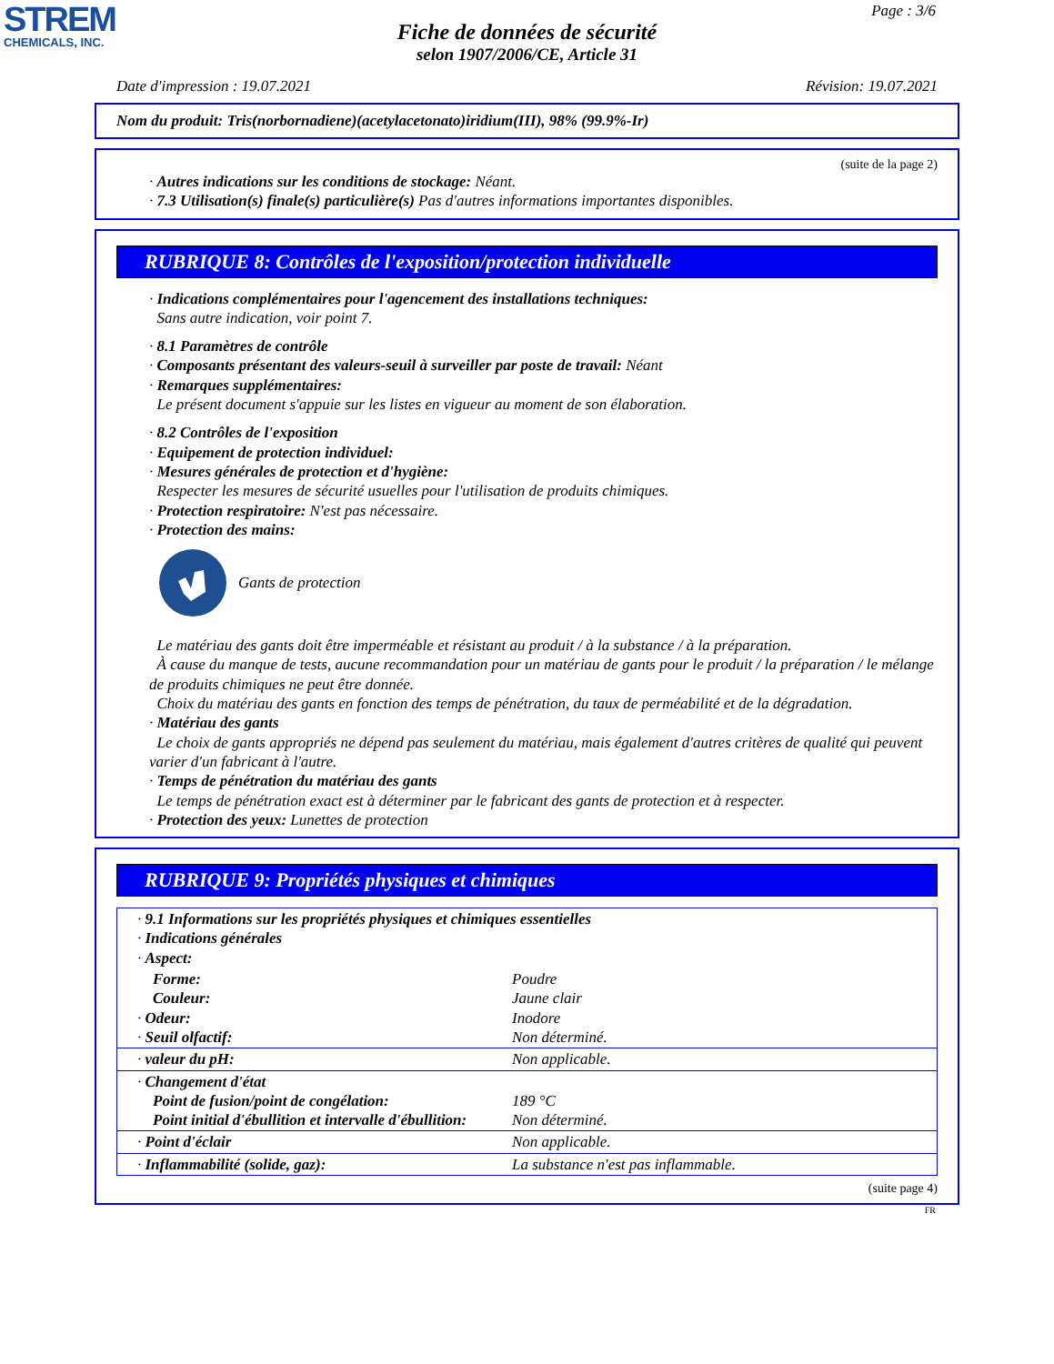STREM
CHEMICALS, INC.
Page : 3/6
Fiche de données de sécurité
selon 1907/2006/CE, Article 31
Date d'impression : 19.07.2021 Révision: 19.07.2021
Nom du produit: Tris(norbornadiene)(acetylacetonato)iridium(III), 98% (99.9%-Ir)
(suite de la page 2)
· Autres indications sur les conditions de stockage: Néant.
· 7.3 Utilisation(s) finale(s) particulière(s) Pas d'autres informations importantes disponibles.
RUBRIQUE 8: Contrôles de l'exposition/protection individuelle
· Indications complémentaires pour l'agencement des installations techniques:
Sans autre indication, voir point 7.
· 8.1 Paramètres de contrôle
· Composants présentant des valeurs-seuil à surveiller par poste de travail: Néant
· Remarques supplémentaires:
Le présent document s'appuie sur les listes en vigueur au moment de son élaboration.
· 8.2 Contrôles de l'exposition
· Equipement de protection individuel:
· Mesures générales de protection et d'hygiène:
Respecter les mesures de sécurité usuelles pour l'utilisation de produits chimiques.
· Protection respiratoire: N'est pas nécessaire.
· Protection des mains:
Gants de protection
Le matériau des gants doit être imperméable et résistant au produit / à la substance / à la préparation.
À cause du manque de tests, aucune recommandation pour un matériau de gants pour le produit / la préparation / le mélange de produits chimiques ne peut être donnée.
Choix du matériau des gants en fonction des temps de pénétration, du taux de perméabilité et de la dégradation.
· Matériau des gants
Le choix de gants appropriés ne dépend pas seulement du matériau, mais également d'autres critères de qualité qui peuvent varier d'un fabricant à l'autre.
· Temps de pénétration du matériau des gants
Le temps de pénétration exact est à déterminer par le fabricant des gants de protection et à respecter.
· Protection des yeux: Lunettes de protection
RUBRIQUE 9: Propriétés physiques et chimiques
| · 9.1 Informations sur les propriétés physiques et chimiques essentielles · Indications générales · Aspect: | |
| Forme: Couleur: · Odeur: · Seuil olfactif: | Poudre Jaune clair Inodore Non déterminé. |
| · valeur du pH: | Non applicable. |
| · Changement d'état Point de fusion/point de congélation: Point initial d'ébullition et intervalle d'ébullition: | 189 °C Non déterminé. |
| · Point d'éclair | Non applicable. |
| · Inflammabilité (solide, gaz): | La substance n'est pas inflammable. |
(suite page 4)
FR